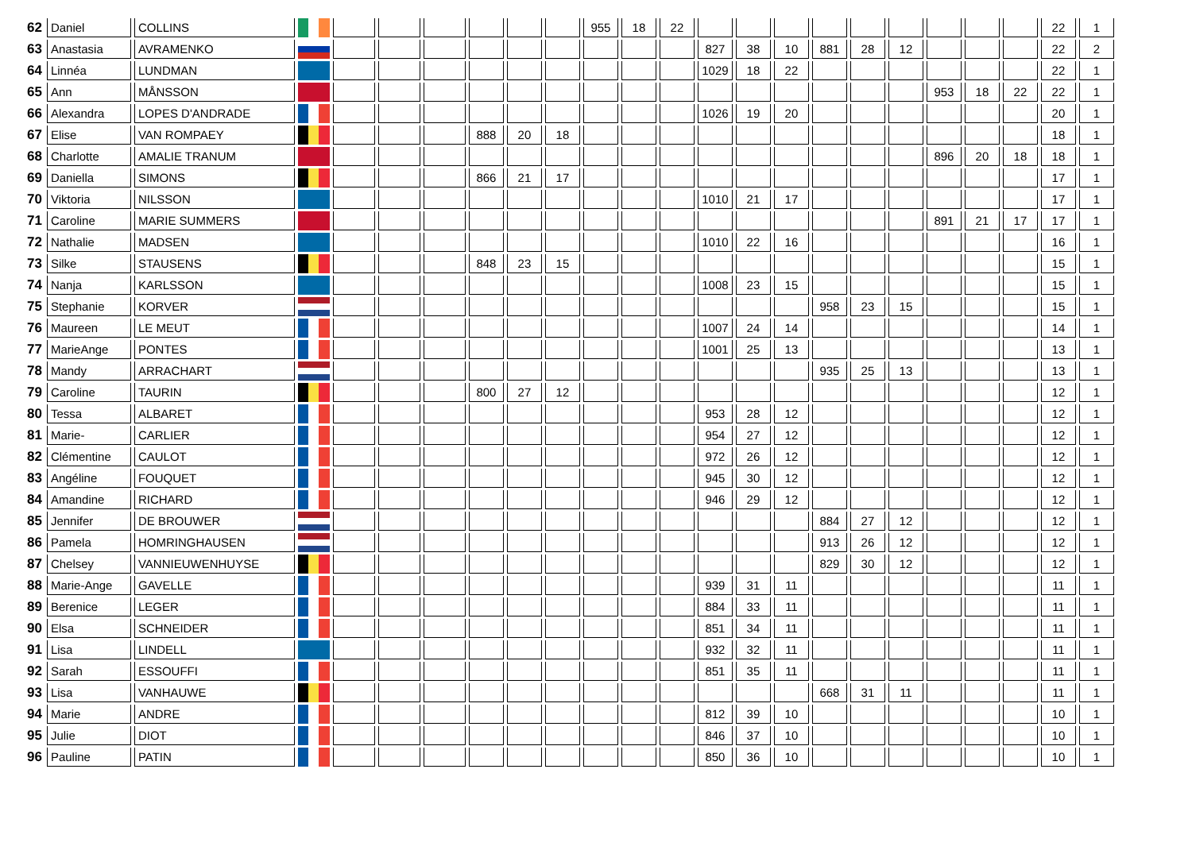| 62 | Daniel | COLLINS | | | | | | | | 955 | 18 | 22 | | | | | | | | | | 22 | 1 |
| 63 | Anastasia | AVRAMENKO | | | | | | | | | | | 827 | 38 | 10 | 881 | 28 | 12 | | | | 22 | 2 |
| 64 | Linnéa | LUNDMAN | | | | | | | | | | | 1029 | 18 | 22 | | | | | | | 22 | 1 |
| 65 | Ann | MÅNSSON | | | | | | | | | | | | | | | | | 953 | 18 | 22 | 22 | 1 |
| 66 | Alexandra | LOPES D'ANDRADE | | | | | | | | | | | 1026 | 19 | 20 | | | | | | | 20 | 1 |
| 67 | Elise | VAN ROMPAEY | | | | | 888 | 20 | 18 | | | | | | | | | | | | | 18 | 1 |
| 68 | Charlotte | AMALIE TRANUM | | | | | | | | | | | | | | | | | 896 | 20 | 18 | 18 | 1 |
| 69 | Daniella | SIMONS | | | | | 866 | 21 | 17 | | | | | | | | | | | | | 17 | 1 |
| 70 | Viktoria | NILSSON | | | | | | | | | | | 1010 | 21 | 17 | | | | | | | 17 | 1 |
| 71 | Caroline | MARIE SUMMERS | | | | | | | | | | | | | | | | | 891 | 21 | 17 | 17 | 1 |
| 72 | Nathalie | MADSEN | | | | | | | | | | | 1010 | 22 | 16 | | | | | | | 16 | 1 |
| 73 | Silke | STAUSENS | | | | | 848 | 23 | 15 | | | | | | | | | | | | | 15 | 1 |
| 74 | Nanja | KARLSSON | | | | | | | | | | | 1008 | 23 | 15 | | | | | | | 15 | 1 |
| 75 | Stephanie | KORVER | | | | | | | | | | | | | | 958 | 23 | 15 | | | | 15 | 1 |
| 76 | Maureen | LE MEUT | | | | | | | | | | | 1007 | 24 | 14 | | | | | | | 14 | 1 |
| 77 | MarieAnge | PONTES | | | | | | | | | | | 1001 | 25 | 13 | | | | | | | 13 | 1 |
| 78 | Mandy | ARRACHART | | | | | | | | | | | | | | 935 | 25 | 13 | | | | 13 | 1 |
| 79 | Caroline | TAURIN | | | | | 800 | 27 | 12 | | | | | | | | | | | | | 12 | 1 |
| 80 | Tessa | ALBARET | | | | | | | | | | | 953 | 28 | 12 | | | | | | | 12 | 1 |
| 81 | Marie- | CARLIER | | | | | | | | | | | 954 | 27 | 12 | | | | | | | 12 | 1 |
| 82 | Clémentine | CAULOT | | | | | | | | | | | 972 | 26 | 12 | | | | | | | 12 | 1 |
| 83 | Angéline | FOUQUET | | | | | | | | | | | 945 | 30 | 12 | | | | | | | 12 | 1 |
| 84 | Amandine | RICHARD | | | | | | | | | | | 946 | 29 | 12 | | | | | | | 12 | 1 |
| 85 | Jennifer | DE BROUWER | | | | | | | | | | | | | | 884 | 27 | 12 | | | | 12 | 1 |
| 86 | Pamela | HOMRINGHAUSEN | | | | | | | | | | | | | | 913 | 26 | 12 | | | | 12 | 1 |
| 87 | Chelsey | VANNIEUWENHUYSE | | | | | | | | | | | | | | 829 | 30 | 12 | | | | 12 | 1 |
| 88 | Marie-Ange | GAVELLE | | | | | | | | | | | 939 | 31 | 11 | | | | | | | 11 | 1 |
| 89 | Berenice | LEGER | | | | | | | | | | | 884 | 33 | 11 | | | | | | | 11 | 1 |
| 90 | Elsa | SCHNEIDER | | | | | | | | | | | 851 | 34 | 11 | | | | | | | 11 | 1 |
| 91 | Lisa | LINDELL | | | | | | | | | | | 932 | 32 | 11 | | | | | | | 11 | 1 |
| 92 | Sarah | ESSOUFFI | | | | | | | | | | | 851 | 35 | 11 | | | | | | | 11 | 1 |
| 93 | Lisa | VANHAUWE | | | | | | | | | | | | | | 668 | 31 | 11 | | | | 11 | 1 |
| 94 | Marie | ANDRE | | | | | | | | | | | 812 | 39 | 10 | | | | | | | 10 | 1 |
| 95 | Julie | DIOT | | | | | | | | | | | 846 | 37 | 10 | | | | | | | 10 | 1 |
| 96 | Pauline | PATIN | | | | | | | | | | | 850 | 36 | 10 | | | | | | | 10 | 1 |